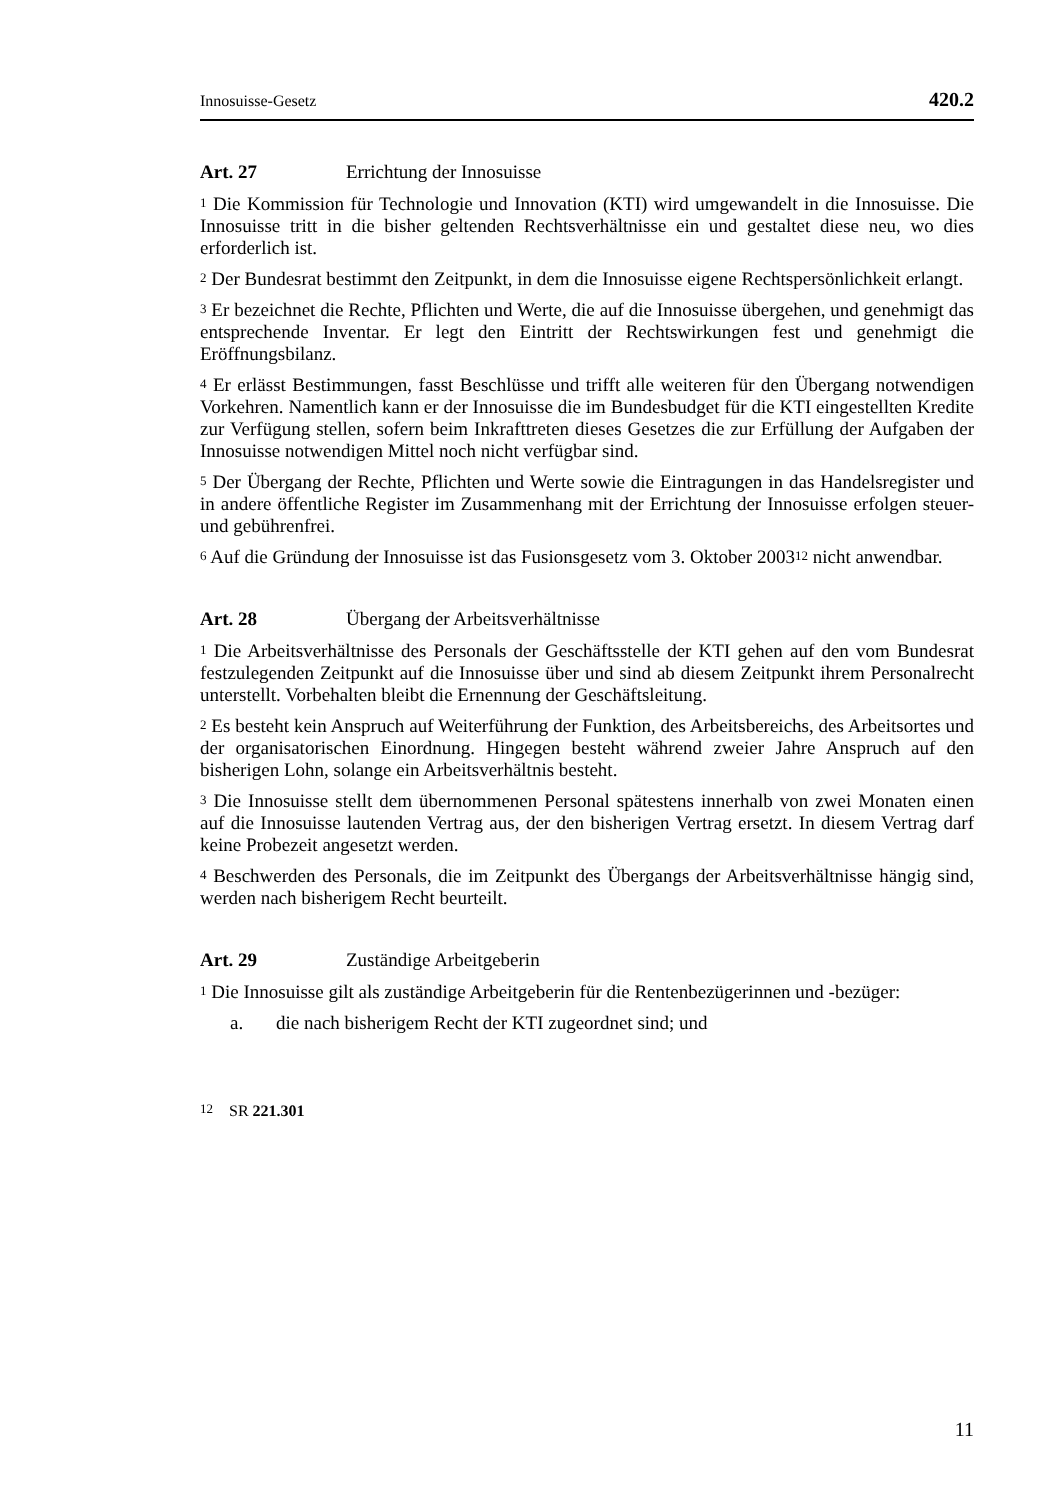Innosuisse-Gesetz 420.2
Art. 27 Errichtung der Innosuisse
<sup>1</sup> Die Kommission für Technologie und Innovation (KTI) wird umgewandelt in die Innosuisse. Die Innosuisse tritt in die bisher geltenden Rechtsverhältnisse ein und gestaltet diese neu, wo dies erforderlich ist.
<sup>2</sup> Der Bundesrat bestimmt den Zeitpunkt, in dem die Innosuisse eigene Rechtspersönlichkeit erlangt.
<sup>3</sup> Er bezeichnet die Rechte, Pflichten und Werte, die auf die Innosuisse übergehen, und genehmigt das entsprechende Inventar. Er legt den Eintritt der Rechtswirkungen fest und genehmigt die Eröffnungsbilanz.
<sup>4</sup> Er erlässt Bestimmungen, fasst Beschlüsse und trifft alle weiteren für den Übergang notwendigen Vorkehren. Namentlich kann er der Innosuisse die im Bundesbudget für die KTI eingestellten Kredite zur Verfügung stellen, sofern beim Inkrafttreten dieses Gesetzes die zur Erfüllung der Aufgaben der Innosuisse notwendigen Mittel noch nicht verfügbar sind.
<sup>5</sup> Der Übergang der Rechte, Pflichten und Werte sowie die Eintragungen in das Handelsregister und in andere öffentliche Register im Zusammenhang mit der Errichtung der Innosuisse erfolgen steuer- und gebührenfrei.
<sup>6</sup> Auf die Gründung der Innosuisse ist das Fusionsgesetz vom 3. Oktober 2003<sup>12</sup> nicht anwendbar.
Art. 28 Übergang der Arbeitsverhältnisse
<sup>1</sup> Die Arbeitsverhältnisse des Personals der Geschäftsstelle der KTI gehen auf den vom Bundesrat festzulegenden Zeitpunkt auf die Innosuisse über und sind ab diesem Zeitpunkt ihrem Personalrecht unterstellt. Vorbehalten bleibt die Ernennung der Geschäftsleitung.
<sup>2</sup> Es besteht kein Anspruch auf Weiterführung der Funktion, des Arbeitsbereichs, des Arbeitsortes und der organisatorischen Einordnung. Hingegen besteht während zweier Jahre Anspruch auf den bisherigen Lohn, solange ein Arbeitsverhältnis besteht.
<sup>3</sup> Die Innosuisse stellt dem übernommenen Personal spätestens innerhalb von zwei Monaten einen auf die Innosuisse lautenden Vertrag aus, der den bisherigen Vertrag ersetzt. In diesem Vertrag darf keine Probezeit angesetzt werden.
<sup>4</sup> Beschwerden des Personals, die im Zeitpunkt des Übergangs der Arbeitsverhältnisse hängig sind, werden nach bisherigem Recht beurteilt.
Art. 29 Zuständige Arbeitgeberin
<sup>1</sup> Die Innosuisse gilt als zuständige Arbeitgeberin für die Rentenbezügerinnen und -bezüger:
a. die nach bisherigem Recht der KTI zugeordnet sind; und
<sup>12</sup> SR 221.301
11